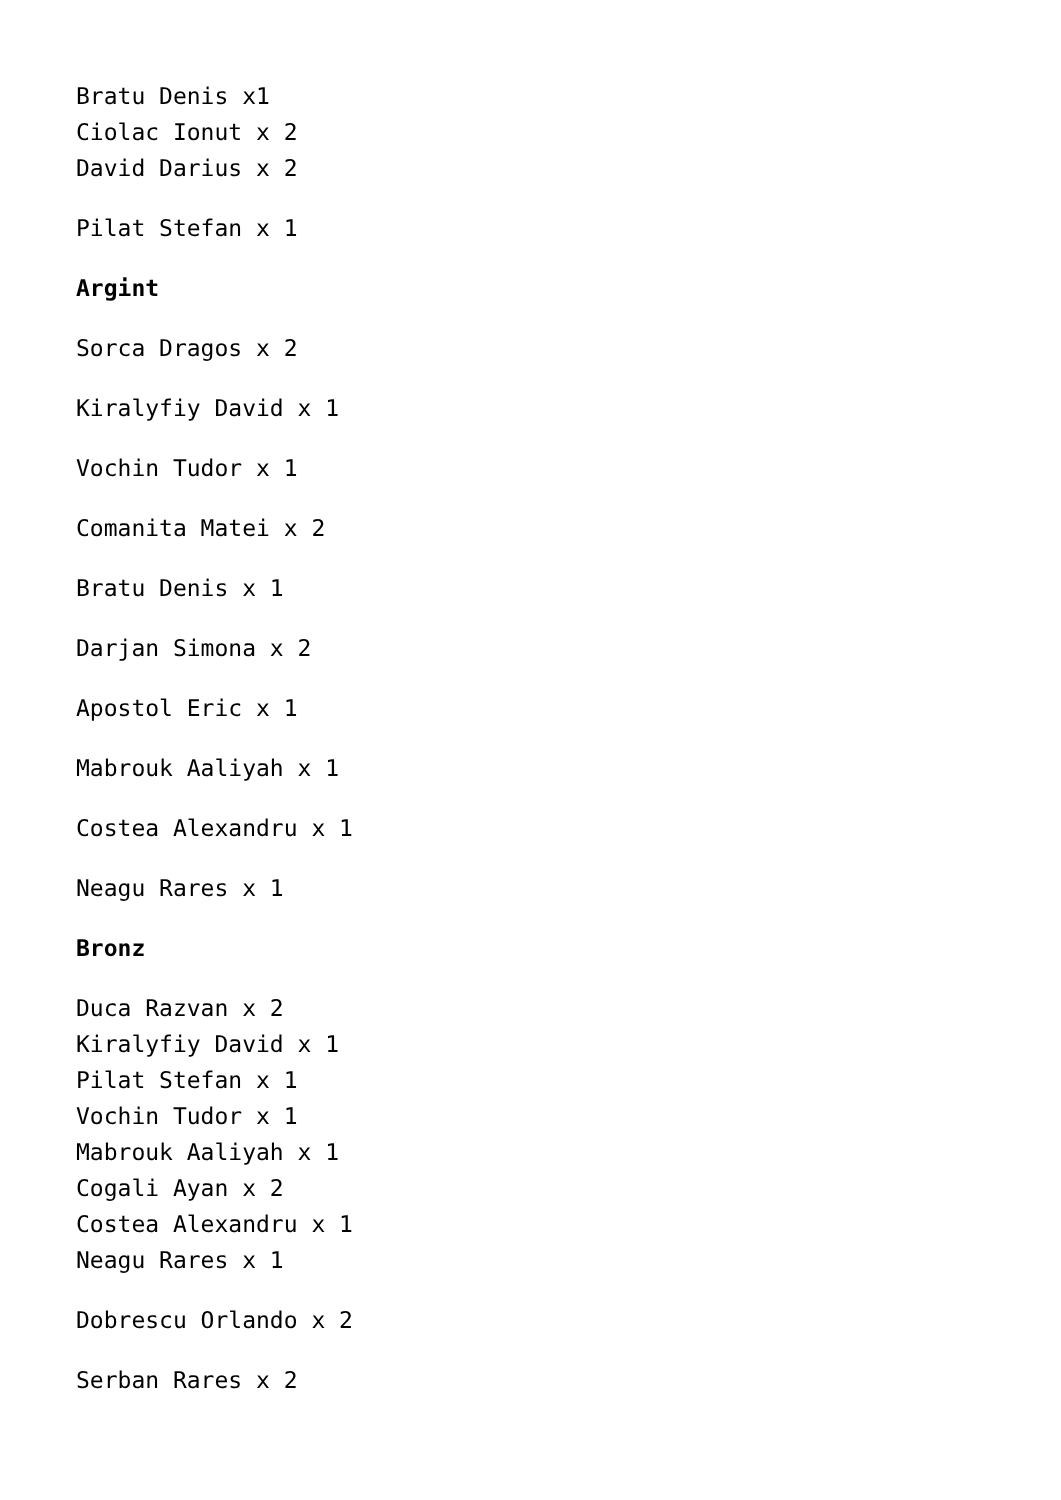Bratu Denis x1
Ciolac Ionut x 2
David Darius x 2
Pilat Stefan x 1
Argint
Sorca Dragos x 2
Kiralyfiy David x 1
Vochin Tudor x 1
Comanita Matei x 2
Bratu Denis x 1
Darjan Simona x 2
Apostol Eric x 1
Mabrouk Aaliyah x 1
Costea Alexandru x 1
Neagu Rares x 1
Bronz
Duca Razvan x 2
Kiralyfiy David x 1
Pilat Stefan x 1
Vochin Tudor x 1
Mabrouk Aaliyah x 1
Cogali Ayan x 2
Costea Alexandru x 1
Neagu Rares x 1
Dobrescu Orlando x 2
Serban Rares x 2